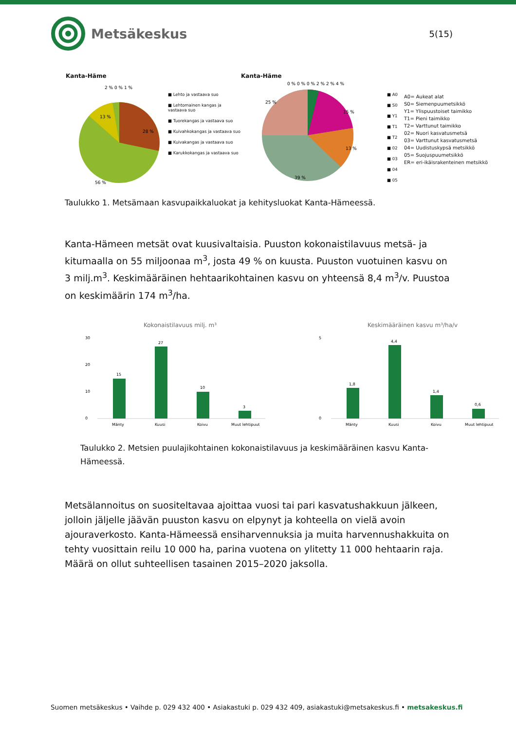Metsäkeskus
5(15)
Kanta-Häme
13 %
28 %
56 %
2 % 0 % 1 %
■ Lehto ja vastaava suo
■ Lehtomainen kangas ja vastaava suo
■ Tuorekangas ja vastaava suo
■ Kuivahkokangas ja vastaava suo
■ Kuivakangas ja vastaava suo
■ Karukkokangas ja vastaava suo
Kanta-Häme
0 % 0 % 0 % 2 % 2 % 4 %
15 %
13 %
25 %
39 %
■ A0
■ S0
■ Y1
■ T1
■ T2
■ 02
■ 03
■ 04
■ 05
A0= Aukeat alat
S0= Siemenpuumetsikkö
Y1= Ylispuustoiset taimikko
T1= Pieni taimikko
T2= Varttunut taimikko
02= Nuori kasvatusmetsä
03= Varttunut kasvatusmetsä
04= Uudistuskypsä metsikkö
05= Suojuspuumetsikkö
ER= eri-ikäisrakenteinen metsikkö
Taulukko 1. Metsämaan kasvupaikkaluokat ja kehitysluokat Kanta-Hämeessä.
Kanta-Hämeen metsät ovat kuusivaltaisia. Puuston kokonaistilavuus metsä- ja kitumaalla on 55 miljoonaa m<sup>3</sup>, josta 49 % on kuusta. Puuston vuotuinen kasvu on 3 milj.m<sup>3</sup>. Keskimääräinen hehtaarikohtainen kasvu on yhteensä 8,4 m<sup>3</sup>/v. Puustoa on keskimäärin 174 m<sup>3</sup>/ha.
Kokonaistilavuus milj. m³
30
20
10
0
15
27
10
3
Mänty
Kuusi
Koivu
Muut lehtipuut
Keskimääräinen kasvu m³/ha/v
5
0
1,8
4,4
1,4
0,6
Mänty
Kuusi
Koivu
Muut lehtipuut
Taulukko 2. Metsien puulajikohtainen kokonaistilavuus ja keskimääräinen kasvu Kanta-Hämeessä.
Metsälannoitus on suositeltavaa ajoittaa vuosi tai pari kasvatushakkuun jälkeen, jolloin jäljelle jäävän puuston kasvu on elpynyt ja kohteella on vielä avoin ajouraverkosto. Kanta-Hämeessä ensiharvennuksia ja muita harvennushakkuita on tehty vuosittain reilu 10 000 ha, parina vuotena on ylitetty 11 000 hehtaarin raja. Määrä on ollut suhteellisen tasainen 2015–2020 jaksolla.
Suomen metsäkeskus • Vaihde p. 029 432 400 • Asiakastuki p. 029 432 409, asiakastuki@metsakeskus.fi • metsakeskus.fi